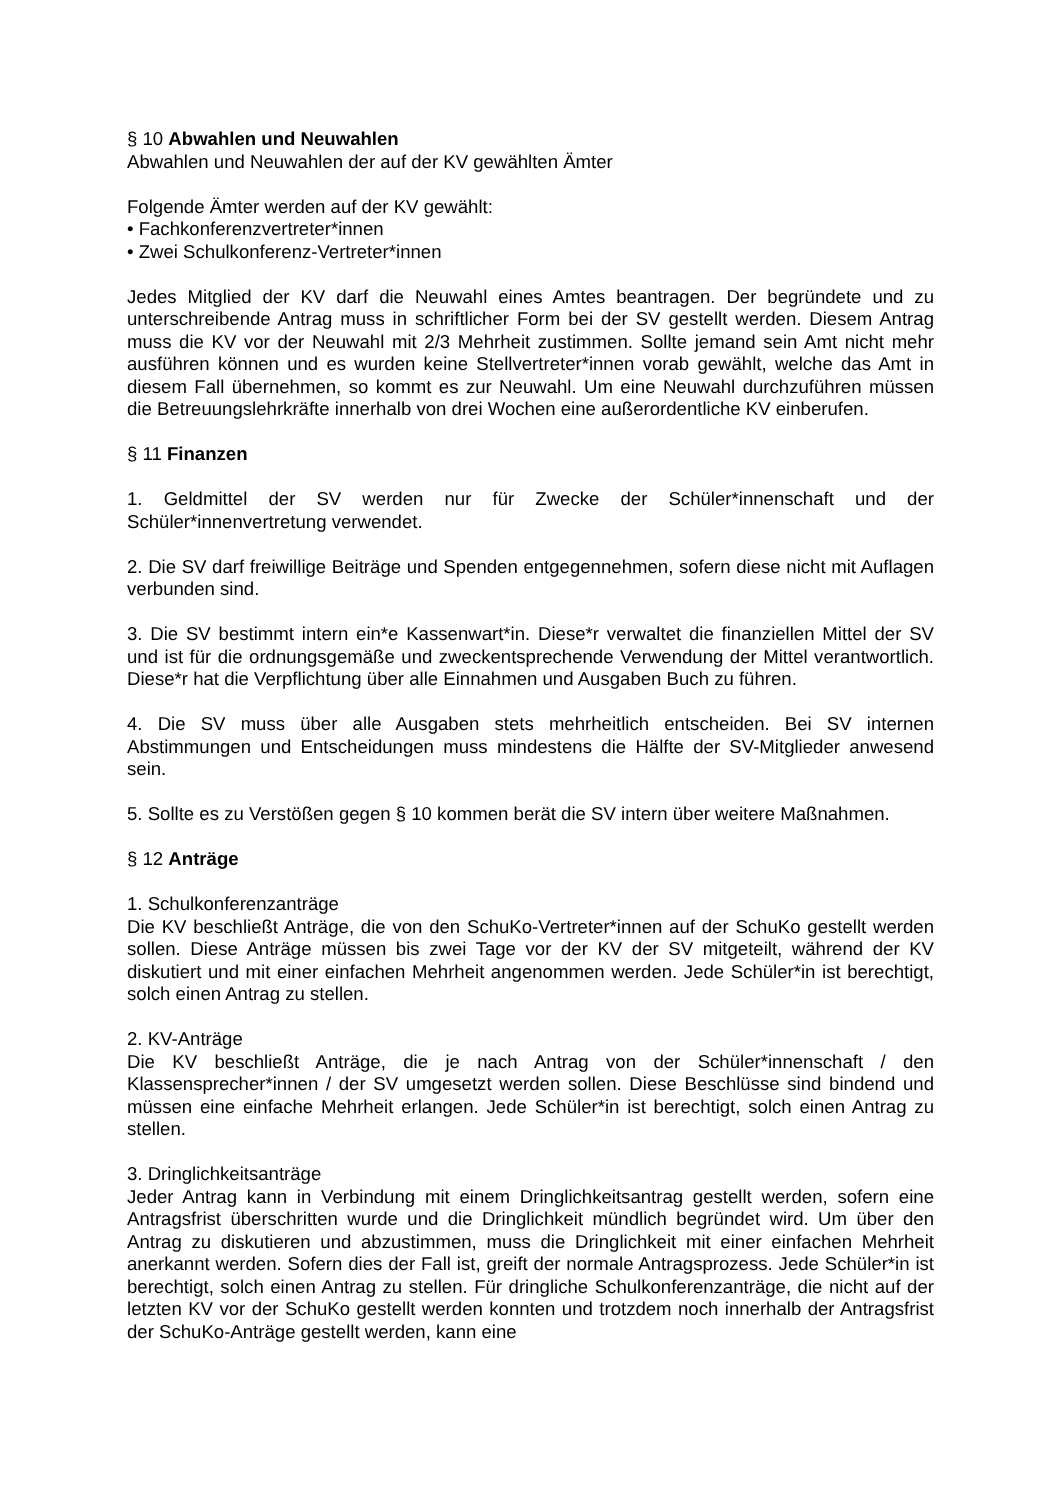§ 10 Abwahlen und Neuwahlen
Abwahlen und Neuwahlen der auf der KV gewählten Ämter
Folgende Ämter werden auf der KV gewählt:
• Fachkonferenzvertreter*innen
• Zwei Schulkonferenz-Vertreter*innen
Jedes Mitglied der KV darf die Neuwahl eines Amtes beantragen. Der begründete und zu unterschreibende Antrag muss in schriftlicher Form bei der SV gestellt werden. Diesem Antrag muss die KV vor der Neuwahl mit 2/3 Mehrheit zustimmen. Sollte jemand sein Amt nicht mehr ausführen können und es wurden keine Stellvertreter*innen vorab gewählt, welche das Amt in diesem Fall übernehmen, so kommt es zur Neuwahl. Um eine Neuwahl durchzuführen müssen die Betreuungslehrkräfte innerhalb von drei Wochen eine außerordentliche KV einberufen.
§ 11 Finanzen
1. Geldmittel der SV werden nur für Zwecke der Schüler*innenschaft und der Schüler*innenvertretung verwendet.
2. Die SV darf freiwillige Beiträge und Spenden entgegennehmen, sofern diese nicht mit Auflagen verbunden sind.
3. Die SV bestimmt intern ein*e Kassenwart*in. Diese*r verwaltet die finanziellen Mittel der SV und ist für die ordnungsgemäße und zweckentsprechende Verwendung der Mittel verantwortlich. Diese*r hat die Verpflichtung über alle Einnahmen und Ausgaben Buch zu führen.
4. Die SV muss über alle Ausgaben stets mehrheitlich entscheiden. Bei SV internen Abstimmungen und Entscheidungen muss mindestens die Hälfte der SV-Mitglieder anwesend sein.
5. Sollte es zu Verstößen gegen § 10 kommen berät die SV intern über weitere Maßnahmen.
§ 12 Anträge
1. Schulkonferenzanträge
Die KV beschließt Anträge, die von den SchuKo-Vertreter*innen auf der SchuKo gestellt werden sollen. Diese Anträge müssen bis zwei Tage vor der KV der SV mitgeteilt, während der KV diskutiert und mit einer einfachen Mehrheit angenommen werden. Jede Schüler*in ist berechtigt, solch einen Antrag zu stellen.
2. KV-Anträge
Die KV beschließt Anträge, die je nach Antrag von der Schüler*innenschaft / den Klassensprecher*innen / der SV umgesetzt werden sollen. Diese Beschlüsse sind bindend und müssen eine einfache Mehrheit erlangen. Jede Schüler*in ist berechtigt, solch einen Antrag zu stellen.
3. Dringlichkeitsanträge
Jeder Antrag kann in Verbindung mit einem Dringlichkeitsantrag gestellt werden, sofern eine Antragsfrist überschritten wurde und die Dringlichkeit mündlich begründet wird. Um über den Antrag zu diskutieren und abzustimmen, muss die Dringlichkeit mit einer einfachen Mehrheit anerkannt werden. Sofern dies der Fall ist, greift der normale Antragsprozess. Jede Schüler*in ist berechtigt, solch einen Antrag zu stellen. Für dringliche Schulkonferenzanträge, die nicht auf der letzten KV vor der SchuKo gestellt werden konnten und trotzdem noch innerhalb der Antragsfrist der SchuKo-Anträge gestellt werden, kann eine